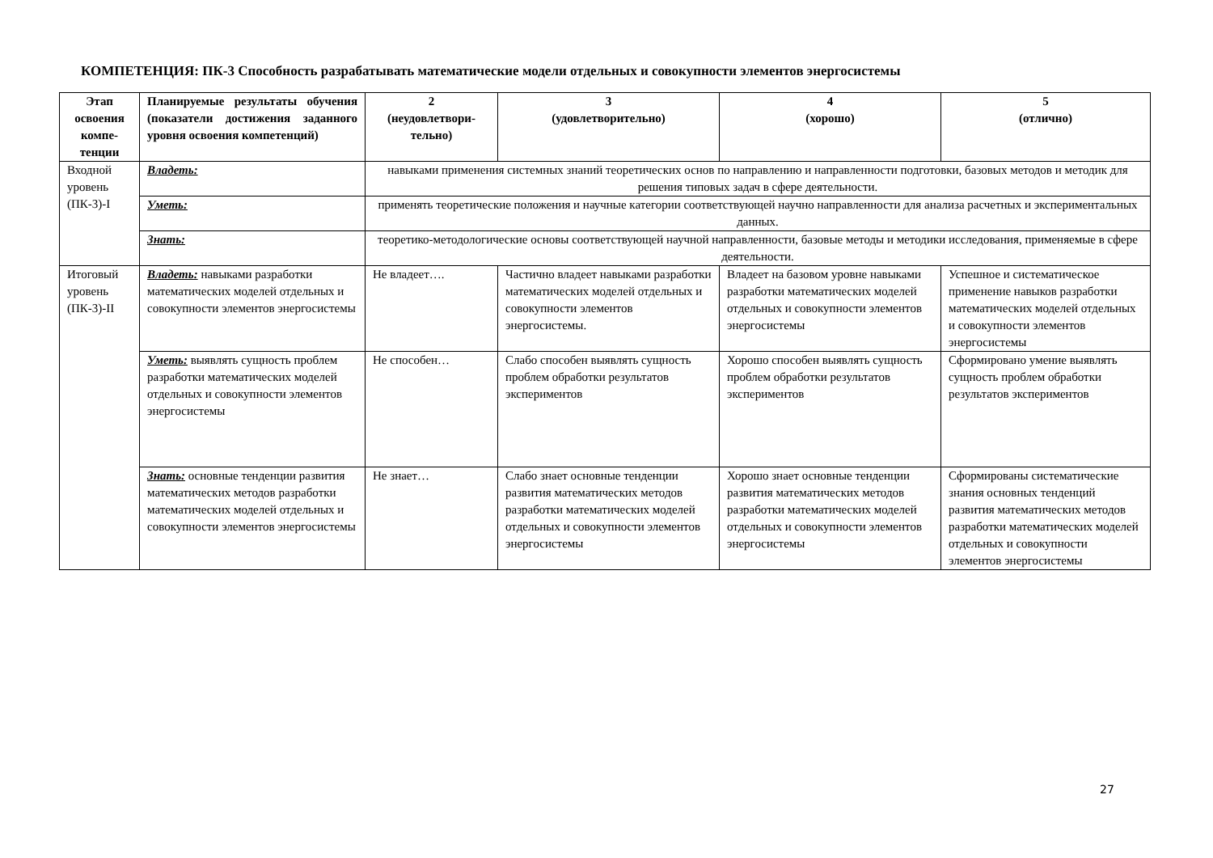КОМПЕТЕНЦИЯ: ПК-3 Способность разрабатывать математические модели отдельных и совокупности элементов энергосистемы
| Этап освоения компе-тенции | Планируемые результаты обучения (показатели достижения заданного уровня освоения компетенций) | 2 (неудовлетвори-тельно) | 3 (удовлетворительно) | 4 (хорошо) | 5 (отлично) |
| --- | --- | --- | --- | --- | --- |
| Входной уровень (ПК-3)-I | Владеть: | навыками применения системных знаний теоретических основ по направлению и направленности подготовки, базовых методов и методик для решения типовых задач в сфере деятельности. | | | |
| | Уметь: | применять теоретические положения и научные категории соответствующей научно направленности для анализа расчетных и экспериментальных данных. | | | |
| | Знать: | теоретико-методологические основы соответствующей научной направленности, базовые методы и методики исследования, применяемые в сфере деятельности. | | | |
| Итоговый уровень (ПК-3)-II | Владеть: навыками разработки математических моделей отдельных и совокупности элементов энергосистемы | Не владеет…. | Частично владеет навыками разработки математических моделей отдельных и совокупности элементов энергосистемы. | Владеет на базовом уровне навыками разработки математических моделей отдельных и совокупности элементов энергосистемы | Успешное и систематическое применение навыков разработки математических моделей отдельных и совокупности элементов энергосистемы |
| | Уметь: выявлять сущность проблем разработки математических моделей отдельных и совокупности элементов энергосистемы | Не способен… | Слабо способен выявлять сущность проблем обработки результатов экспериментов | Хорошо способен выявлять сущность проблем обработки результатов экспериментов | Сформировано умение выявлять сущность проблем обработки результатов экспериментов |
| | Знать: основные тенденции развития математических методов разработки математических моделей отдельных и совокупности элементов энергосистемы | Не знает… | Слабо знает основные тенденции развития математических методов разработки математических моделей отдельных и совокупности элементов энергосистемы | Хорошо знает основные тенденции развития математических методов разработки математических моделей отдельных и совокупности элементов энергосистемы | Сформированы систематические знания основных тенденций развития математических методов разработки математических моделей отдельных и совокупности элементов энергосистемы |
27